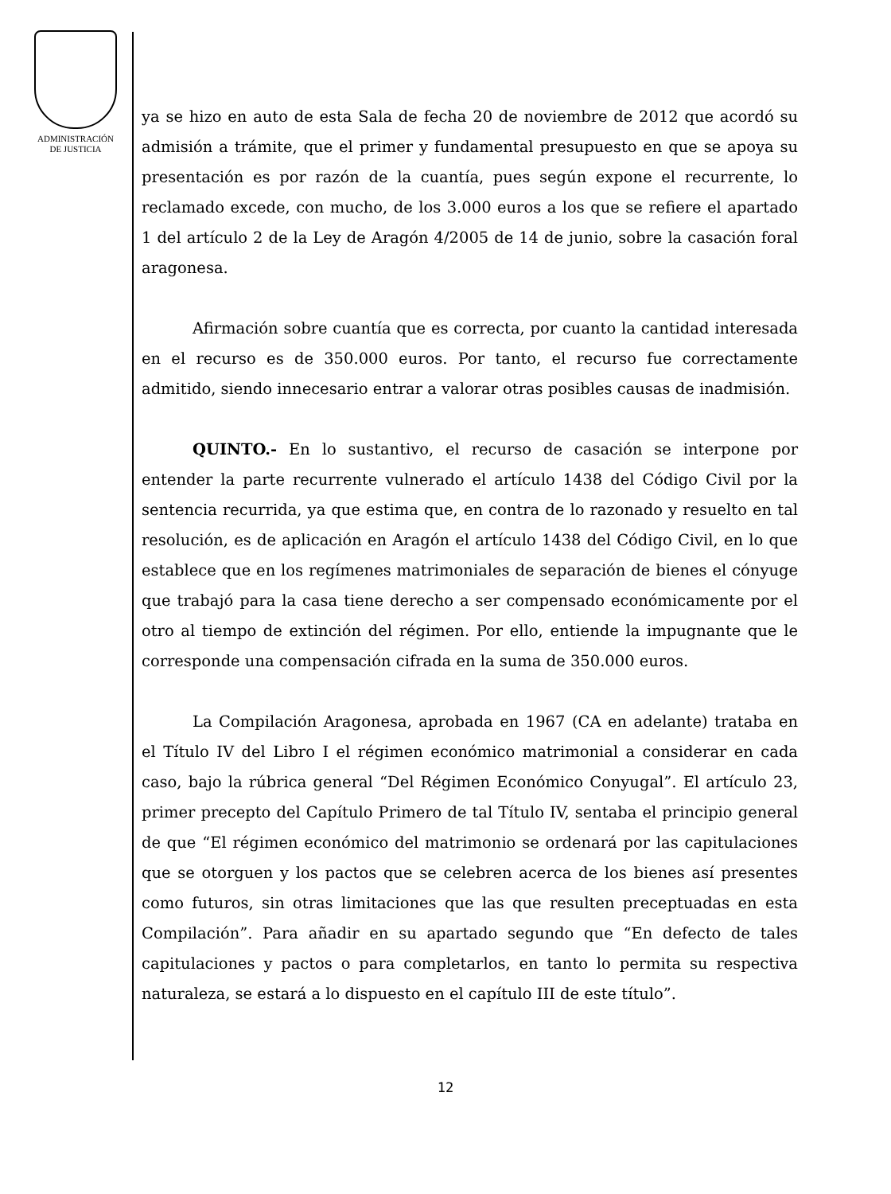ADMINISTRACIÓN
DE JUSTICIA
ya se hizo en auto de esta Sala de fecha 20 de noviembre de 2012 que acordó su admisión a trámite, que el primer y fundamental presupuesto en que se apoya su presentación es por razón de la cuantía, pues según expone el recurrente, lo reclamado excede, con mucho, de los 3.000 euros a los que se refiere el apartado 1 del artículo 2 de la Ley de Aragón 4/2005 de 14 de junio, sobre la casación foral aragonesa.
Afirmación sobre cuantía que es correcta, por cuanto la cantidad interesada en el recurso es de 350.000 euros. Por tanto, el recurso fue correctamente admitido, siendo innecesario entrar a valorar otras posibles causas de inadmisión.
QUINTO.- En lo sustantivo, el recurso de casación se interpone por entender la parte recurrente vulnerado el artículo 1438 del Código Civil por la sentencia recurrida, ya que estima que, en contra de lo razonado y resuelto en tal resolución, es de aplicación en Aragón el artículo 1438 del Código Civil, en lo que establece que en los regímenes matrimoniales de separación de bienes el cónyuge que trabajó para la casa tiene derecho a ser compensado económicamente por el otro al tiempo de extinción del régimen. Por ello, entiende la impugnante que le corresponde una compensación cifrada en la suma de 350.000 euros.
La Compilación Aragonesa, aprobada en 1967 (CA en adelante) trataba en el Título IV del Libro I el régimen económico matrimonial a considerar en cada caso, bajo la rúbrica general “Del Régimen Económico Conyugal”. El artículo 23, primer precepto del Capítulo Primero de tal Título IV, sentaba el principio general de que “El régimen económico del matrimonio se ordenará por las capitulaciones que se otorguen y los pactos que se celebren acerca de los bienes así presentes como futuros, sin otras limitaciones que las que resulten preceptuadas en esta Compilación”. Para añadir en su apartado segundo que “En defecto de tales capitulaciones y pactos o para completarlos, en tanto lo permita su respectiva naturaleza, se estará a lo dispuesto en el capítulo III de este título”.
12